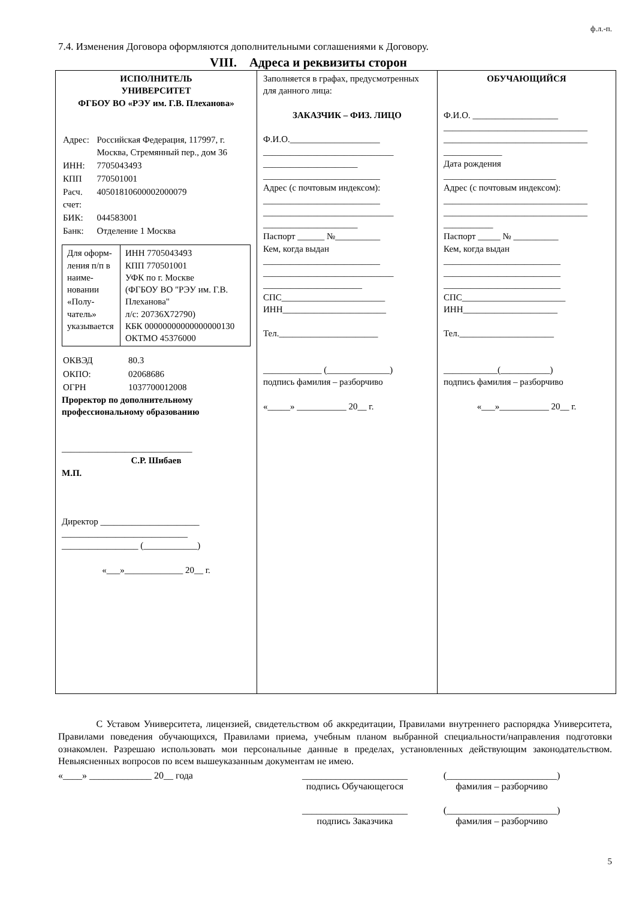ф.л.-п.
7.4. Изменения Договора оформляются дополнительными соглашениями к Договору.
VIII. Адреса и реквизиты сторон
| ИСПОЛНИТЕЛЬ УНИВЕРСИТЕТ ФГБОУ ВО «РЭУ им. Г.В. Плеханова» / Адрес: / Российская Федерация, 117997, г. Москва, Стремянный пер., дом 36 / / ИНН: / 7705043493 / / КПП / 770501001 / / Расч. счет: / 40501810600002000079 / / БИК: / 044583001 / / Банк: / Отделение 1 Москва / / Для оформ-ления п/п в наиме-новании «Полу-чатель» указывается / ИНН 7705043493 КПП 770501001 УФК по г. Москве (ФГБОУ ВО "РЭУ им. Г.В. Плеханова" л/с: 20736Х72790) КБК 00000000000000000130 ОКТМО 45376000 / / ОКВЭД / 80.3 / / ОКПО: / 02068686 / / ОГРН / 1037700012008 / Проректор по дополнительному профессиональному образованию _____________________________ С.Р. Шибаев М.П. Директор ______________________ ____________________________ _________________ (____________) «___»_____________ 20__ г. | Заполняется в графах, предусмотренных для данного лица: ЗАКАЗЧИК – ФИЗ. ЛИЦО Ф.И.О.____________________ _____________________________ _____________________ __________________________ Адрес (с почтовым индексом): __________________________ _____________________________ _____________________ Паспорт ______ №__________ Кем, когда выдан __________________________ _____________________________ ______________________ СПС_______________________ ИНН_______________________ Тел.______________________ _____________ (______________) подпись фамилия – разборчиво «_____» ___________ 20__ г. | ОБУЧАЮЩИЙСЯ Ф.И.О. ___________________ ________________________________ ________________________________ _____________ Дата рождения _________________________ Адрес (с почтовым индексом): ________________________________ ________________________________ ___________ Паспорт _____ № __________ Кем, когда выдан __________________________ __________________________ __________________________ СПС_______________________ ИНН_____________________ Тел._____________________ ____________(___________) подпись фамилия – разборчиво «___»___________ 20__ г. |
С Уставом Университета, лицензией, свидетельством об аккредитации, Правилами внутреннего распорядка Университета, Правилами поведения обучающихся, Правилами приема, учебным планом выбранной специальности/направления подготовки ознакомлен. Разрешаю использовать мои персональные данные в пределах, установленных действующим законодательством. Невыясненных вопросов по всем вышеуказанным документам не имею.
«____» _____________ 20__ года ______________________
подпись Обучающегося
(_______________________)
фамилия – разборчиво
______________________
подпись Заказчика
(_______________________)
фамилия – разборчиво
5